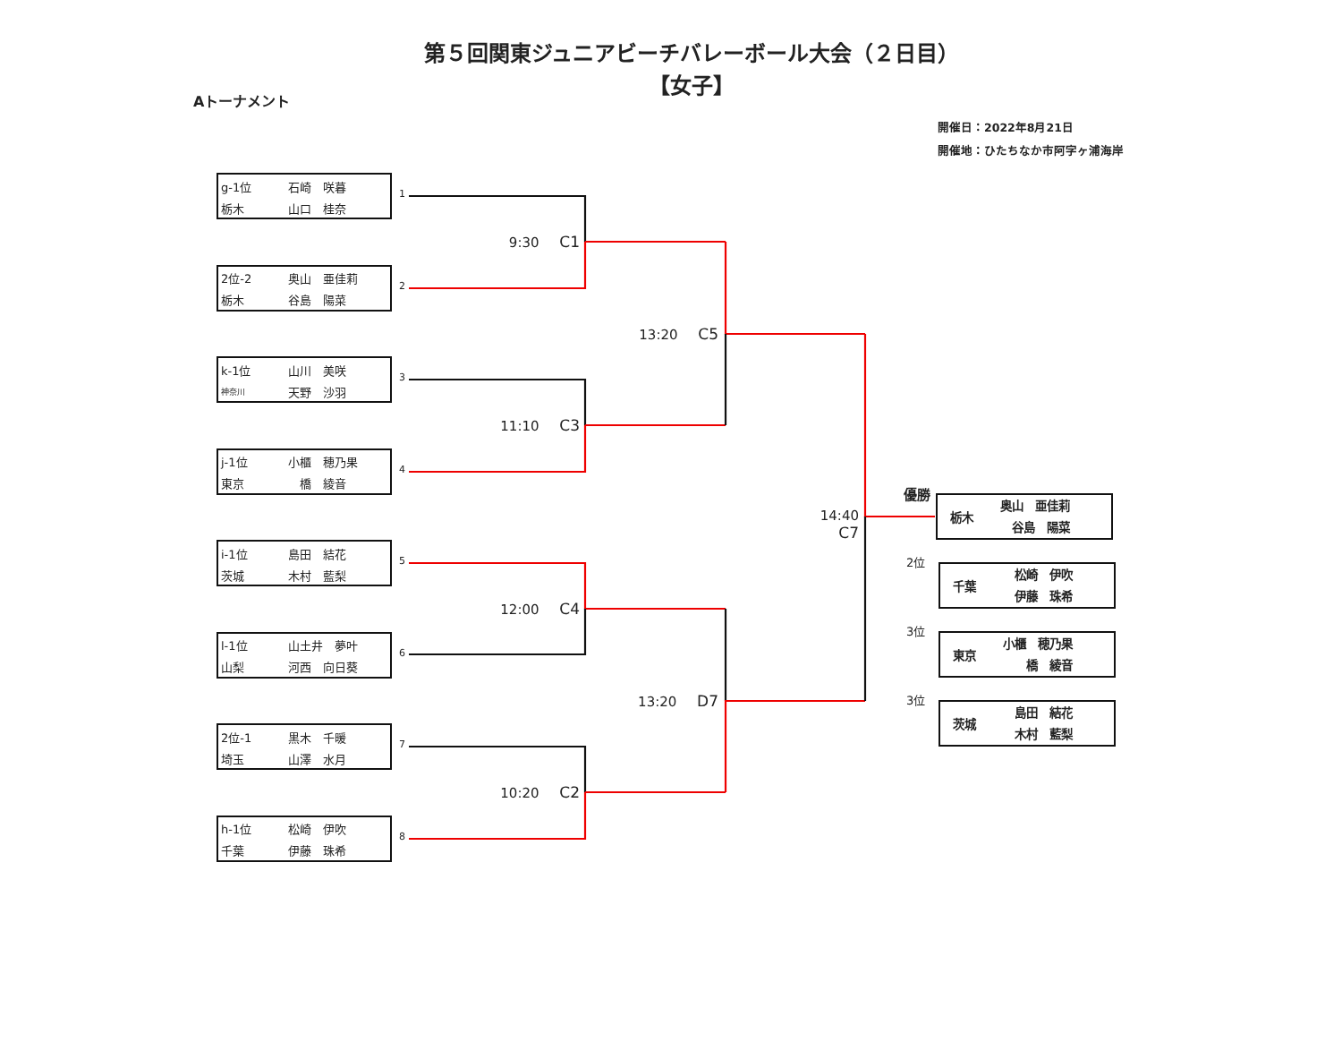第５回関東ジュニアビーチバレーボール大会（２日目）
【女子】
Aトーナメント
開催日：2022年8月21日
開催地：ひたちなか市阿字ヶ浦海岸
g-1位 石崎　咲暮
栃木 山口　桂奈
2位-2 奥山　亜佳莉
栃木 谷島　陽菜
k-1位 山川　美咲
神奈川 天野　沙羽
j-1位 小櫃　穂乃果
東京　橋　綾音
i-1位 島田　結花
茨城 木村　藍梨
l-1位 山土井　夢叶
山梨 河西　向日葵
2位-1 黒木　千暖
埼玉 山澤　水月
h-1位 松崎　伊吹
千葉 伊藤　珠希
1
2
3
4
5
6
7
8
9:30 C1
11:10 C3
12:00 C4
10:20 C2
13:20 C5
13:20 D7
14:40 C7
優勝
栃木
奥山　亜佳莉
　谷島　陽菜
2位
千葉
　松崎　伊吹
　伊藤　珠希
3位
東京
小櫃　穂乃果
　　橋　綾音
3位
茨城
　島田　結花
　木村　藍梨